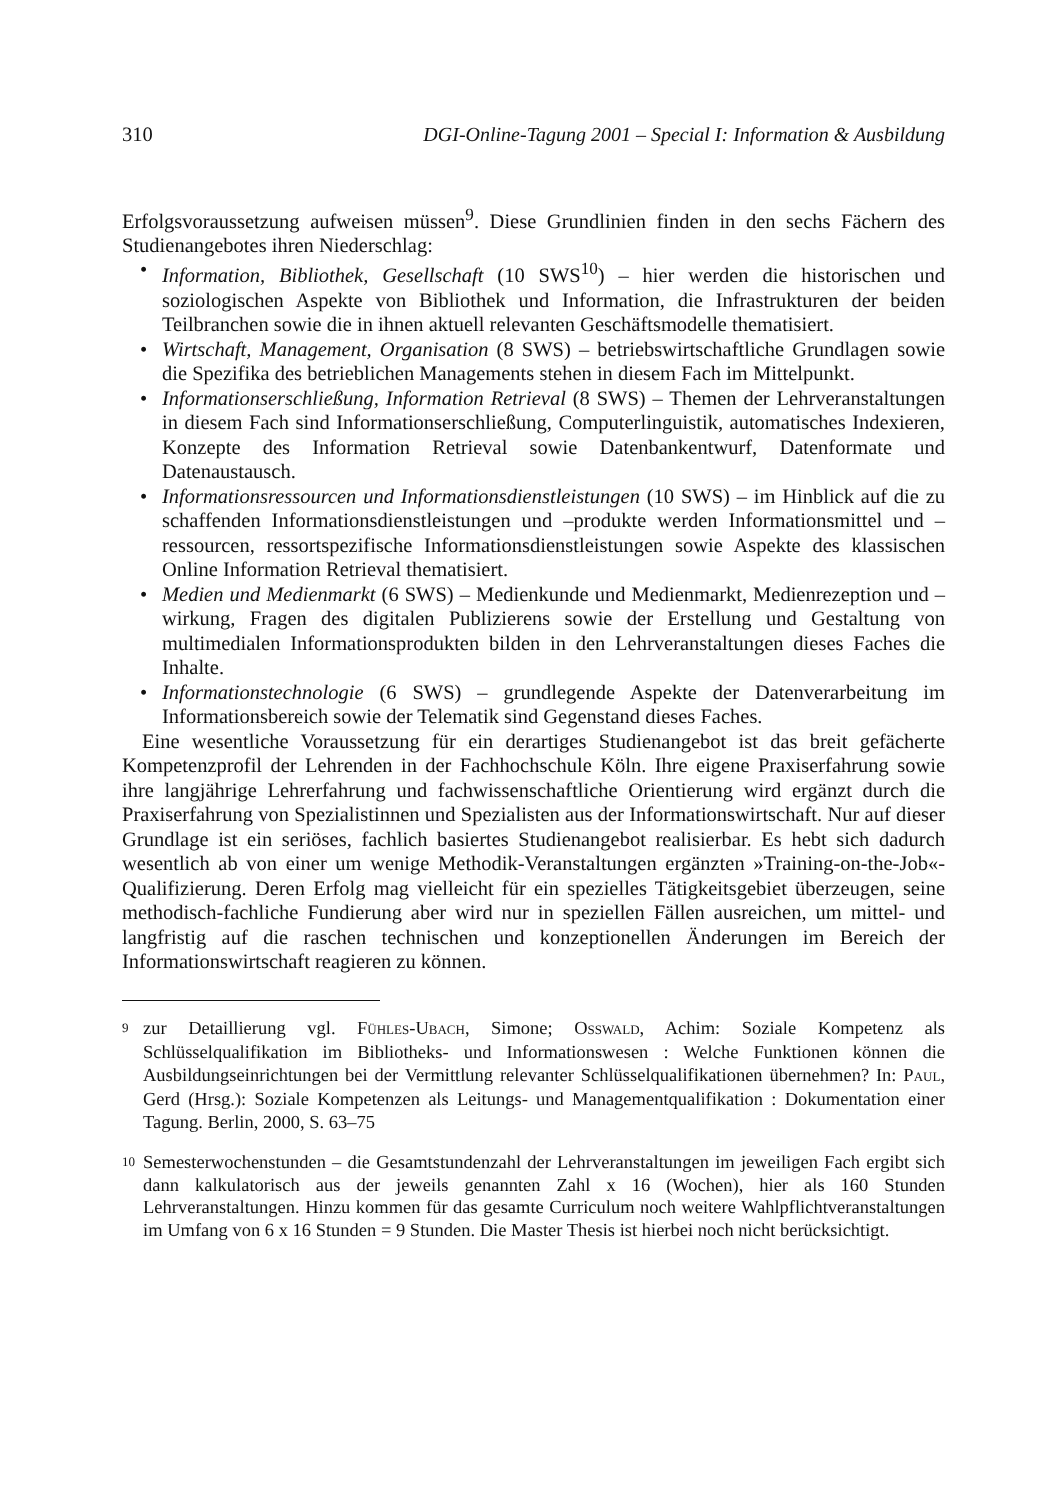310 DGI-Online-Tagung 2001 – Special I: Information & Ausbildung
Erfolgsvoraussetzung aufweisen müssen<sup>9</sup>. Diese Grundlinien finden in den sechs Fächern des Studienangebotes ihren Niederschlag:
• Information, Bibliothek, Gesellschaft (10 SWS<sup>10</sup>) – hier werden die historischen und soziologischen Aspekte von Bibliothek und Information, die Infrastrukturen der beiden Teilbranchen sowie die in ihnen aktuell relevanten Geschäftsmodelle thematisiert.
• Wirtschaft, Management, Organisation (8 SWS) – betriebswirtschaftliche Grundlagen sowie die Spezifika des betrieblichen Managements stehen in diesem Fach im Mittelpunkt.
• Informationserschließung, Information Retrieval (8 SWS) – Themen der Lehrveranstaltungen in diesem Fach sind Informationserschließung, Computerlinguistik, automatisches Indexieren, Konzepte des Information Retrieval sowie Datenbankentwurf, Datenformate und Datenaustausch.
• Informationsressourcen und Informationsdienstleistungen (10 SWS) – im Hinblick auf die zu schaffenden Informationsdienstleistungen und –produkte werden Informationsmittel und –ressourcen, ressortspezifische Informationsdienstleistungen sowie Aspekte des klassischen Online Information Retrieval thematisiert.
• Medien und Medienmarkt (6 SWS) – Medienkunde und Medienmarkt, Medienrezeption und –wirkung, Fragen des digitalen Publizierens sowie der Erstellung und Gestaltung von multimedialen Informationsprodukten bilden in den Lehrveranstaltungen dieses Faches die Inhalte.
• Informationstechnologie (6 SWS) – grundlegende Aspekte der Datenverarbeitung im Informationsbereich sowie der Telematik sind Gegenstand dieses Faches.
Eine wesentliche Voraussetzung für ein derartiges Studienangebot ist das breit gefächerte Kompetenzprofil der Lehrenden in der Fachhochschule Köln. Ihre eigene Praxiserfahrung sowie ihre langjährige Lehrerfahrung und fachwissenschaftliche Orientierung wird ergänzt durch die Praxiserfahrung von Spezialistinnen und Spezialisten aus der Informationswirtschaft. Nur auf dieser Grundlage ist ein seriöses, fachlich basiertes Studienangebot realisierbar. Es hebt sich dadurch wesentlich ab von einer um wenige Methodik-Veranstaltungen ergänzten »Training-on-the-Job«-Qualifizierung. Deren Erfolg mag vielleicht für ein spezielles Tätigkeitsgebiet überzeugen, seine methodisch-fachliche Fundierung aber wird nur in speziellen Fällen ausreichen, um mittel- und langfristig auf die raschen technischen und konzeptionellen Änderungen im Bereich der Informationswirtschaft reagieren zu können.
9 zur Detaillierung vgl. FÜHLES-UBACH, Simone; OSSWALD, Achim: Soziale Kompetenz als Schlüsselqualifikation im Bibliotheks- und Informationswesen : Welche Funktionen können die Ausbildungseinrichtungen bei der Vermittlung relevanter Schlüsselqualifikationen übernehmen? In: PAUL, Gerd (Hrsg.): Soziale Kompetenzen als Leitungs- und Managementqualifikation : Dokumentation einer Tagung. Berlin, 2000, S. 63–75
10 Semesterwochenstunden – die Gesamtstundenzahl der Lehrveranstaltungen im jeweiligen Fach ergibt sich dann kalkulatorisch aus der jeweils genannten Zahl x 16 (Wochen), hier als 160 Stunden Lehrveranstaltungen. Hinzu kommen für das gesamte Curriculum noch weitere Wahlpflichtveranstaltungen im Umfang von 6 x 16 Stunden = 9 Stunden. Die Master Thesis ist hierbei noch nicht berücksichtigt.